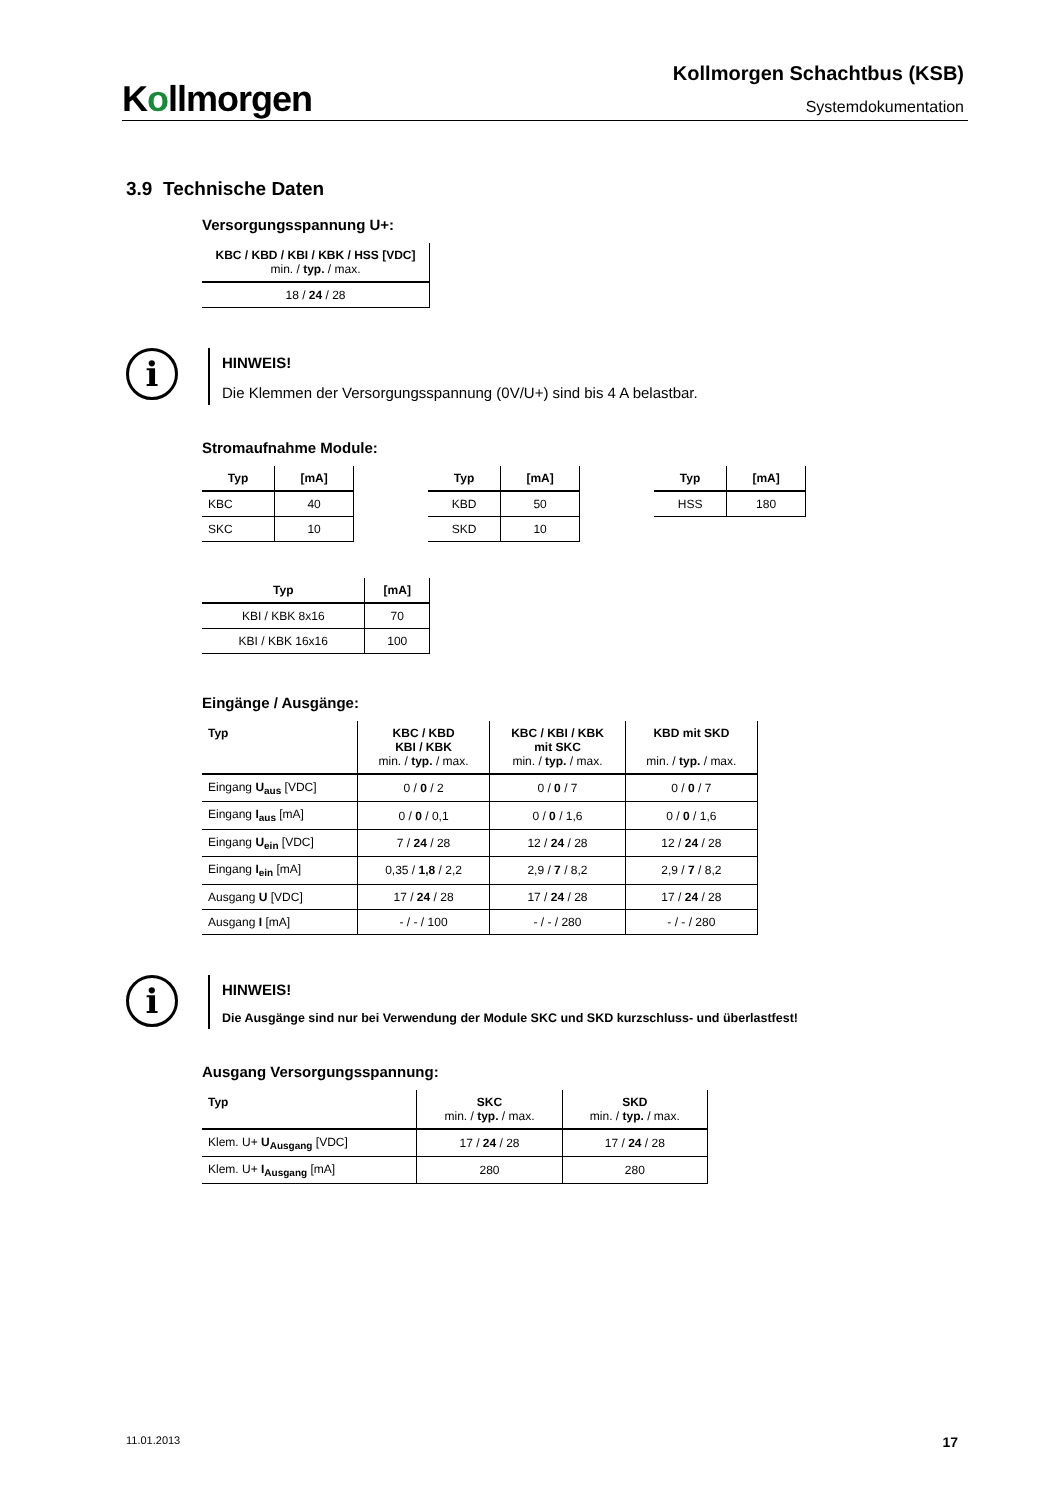Kollmorgen
Kollmorgen Schachtbus (KSB)
Systemdokumentation
3.9 Technische Daten
Versorgungsspannung U+:
| KBC / KBD / KBI / KBK / HSS [VDC] min. / typ. / max. |
| --- |
| 18 / 24 / 28 |
i
HINWEIS!
Die Klemmen der Versorgungsspannung (0V/U+) sind bis 4 A belastbar.
Stromaufnahme Module:
| Typ | [mA] |
| --- | --- |
| KBC | 40 |
| SKC | 10 |
| Typ | [mA] |
| --- | --- |
| KBD | 50 |
| SKD | 10 |
| Typ | [mA] |
| --- | --- |
| HSS | 180 |
| Typ | [mA] |
| --- | --- |
| KBI / KBK 8x16 | 70 |
| KBI / KBK 16x16 | 100 |
Eingänge / Ausgänge:
| Typ | KBC / KBD KBI / KBK min. / typ. / max. | KBC / KBI / KBK mit SKC min. / typ. / max. | KBD mit SKD min. / typ. / max. |
| --- | --- | --- | --- |
| Eingang U<sub>aus</sub> [VDC] | 0 / 0 / 2 | 0 / 0 / 7 | 0 / 0 / 7 |
| Eingang I<sub>aus</sub> [mA] | 0 / 0 / 0,1 | 0 / 0 / 1,6 | 0 / 0 / 1,6 |
| Eingang U<sub>ein</sub> [VDC] | 7 / 24 / 28 | 12 / 24 / 28 | 12 / 24 / 28 |
| Eingang I<sub>ein</sub> [mA] | 0,35 / 1,8 / 2,2 | 2,9 / 7 / 8,2 | 2,9 / 7 / 8,2 |
| Ausgang U [VDC] | 17 / 24 / 28 | 17 / 24 / 28 | 17 / 24 / 28 |
| Ausgang I [mA] | - / - / 100 | - / - / 280 | - / - / 280 |
i
HINWEIS!
Die Ausgänge sind nur bei Verwendung der Module SKC und SKD kurzschluss- und überlastfest!
Ausgang Versorgungsspannung:
| Typ | SKC min. / typ. / max. | SKD min. / typ. / max. |
| --- | --- | --- |
| Klem. U+ U<sub>Ausgang</sub> [VDC] | 17 / 24 / 28 | 17 / 24 / 28 |
| Klem. U+ I<sub>Ausgang</sub> [mA] | 280 | 280 |
11.01.2013 17